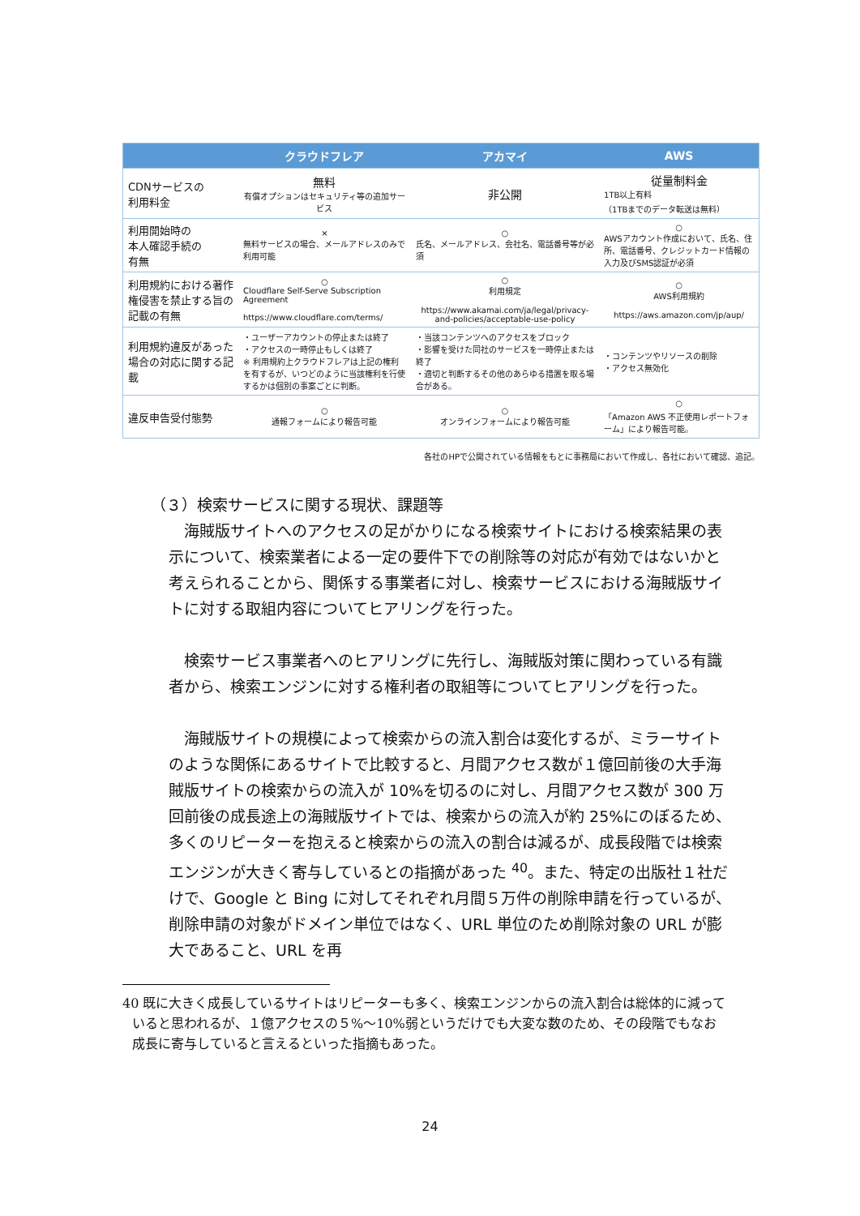| | クラウドフレア | アカマイ | AWS |
| --- | --- | --- | --- |
| CDNサービスの 利用料金 | 無料 有償オプションはセキュリティ等の追加サービス | 非公開 | 従量制料金 1TB以上有料 （1TBまでのデータ転送は無料） |
| 利用開始時の 本人確認手続の 有無 | × 無料サービスの場合、メールアドレスのみで利用可能 | ○ 氏名、メールアドレス、会社名、電話番号等が必須 | ○ AWSアカウント作成において、氏名、住所、電話番号、クレジットカード情報の入力及びSMS認証が必須 |
| 利用規約における著作権侵害を禁止する旨の記載の有無 | ○ Cloudflare Self-Serve Subscription Agreement https://www.cloudflare.com/terms/ | ○ 利用規定 https://www.akamai.com/ja/legal/privacy-and-policies/acceptable-use-policy | ○ AWS利用規約 https://aws.amazon.com/jp/aup/ |
| 利用規約違反があった場合の対応に関する記載 | ・ユーザーアカウントの停止または終了 ・アクセスの一時停止もしくは終了 ※ 利用規約上クラウドフレアは上記の権利を有するが、いつどのように当該権利を行使するかは個別の事案ごとに判断。 | ・当該コンテンツへのアクセスをブロック ・影響を受けた同社のサービスを一時停止または終了 ・適切と判断するその他のあらゆる措置を取る場合がある。 | ・コンテンツやリソースの削除 ・アクセス無効化 |
| 違反申告受付態勢 | ○ 通報フォームにより報告可能 | ○ オンラインフォームにより報告可能 | ○ 「Amazon AWS 不正使用レポートフォーム」により報告可能。 |
各社のHPで公開されている情報をもとに事務局において作成し、各社において確認、追記。
（３）検索サービスに関する現状、課題等
海賊版サイトへのアクセスの足がかりになる検索サイトにおける検索結果の表示について、検索業者による一定の要件下での削除等の対応が有効ではないかと考えられることから、関係する事業者に対し、検索サービスにおける海賊版サイトに対する取組内容についてヒアリングを行った。
検索サービス事業者へのヒアリングに先行し、海賊版対策に関わっている有識者から、検索エンジンに対する権利者の取組等についてヒアリングを行った。
海賊版サイトの規模によって検索からの流入割合は変化するが、ミラーサイトのような関係にあるサイトで比較すると、月間アクセス数が１億回前後の大手海賊版サイトの検索からの流入が 10%を切るのに対し、月間アクセス数が 300 万回前後の成長途上の海賊版サイトでは、検索からの流入が約 25%にのぼるため、多くのリピーターを抱えると検索からの流入の割合は減るが、成長段階では検索エンジンが大きく寄与しているとの指摘があった <sup>40</sup>。また、特定の出版社１社だけで、Google と Bing に対してそれぞれ月間５万件の削除申請を行っているが、削除申請の対象がドメイン単位ではなく、URL 単位のため削除対象の URL が膨大であること、URL を再
40 既に大きく成長しているサイトはリピーターも多く、検索エンジンからの流入割合は総体的に減っていると思われるが、１億アクセスの５%～10%弱というだけでも大変な数のため、その段階でもなお成長に寄与していると言えるといった指摘もあった。
24